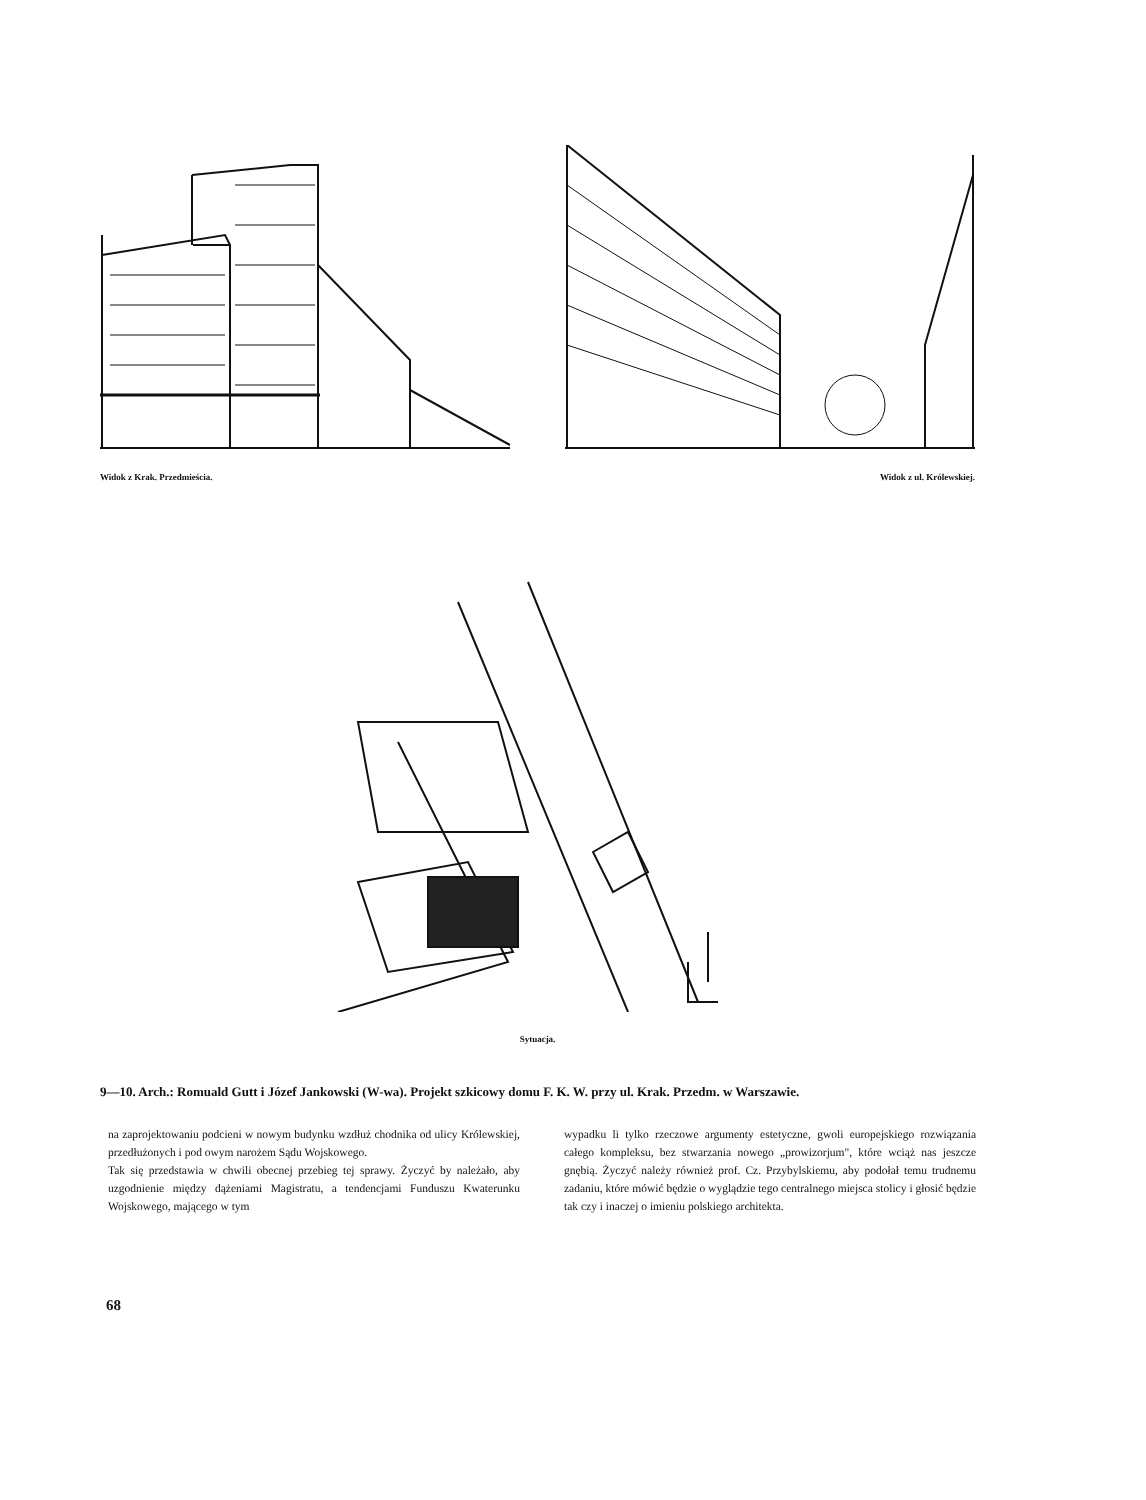Widok z Krak. Przedmieścia. Widok z ul. Królewskiej.
Sytuacja.
9—10. Arch.: Romuald Gutt i Józef Jankowski (W-wa). Projekt szkicowy domu F. K. W. przy ul. Krak. Przedm. w Warszawie.
na zaprojektowaniu podcieni w nowym budynku wzdłuż chodnika od ulicy Królewskiej, przedłużonych i pod owym narożem Sądu Wojskowego.
Tak się przedstawia w chwili obecnej przebieg tej sprawy. Życzyć by należało, aby uzgodnienie między dążeniami Magistratu, a tendencjami Funduszu Kwaterunku Wojskowego, mającego w tym
wypadku li tylko rzeczowe argumenty estetyczne, gwoli europejskiego rozwiązania całego kompleksu, bez stwarzania nowego „prowizorjum", które wciąż nas jeszcze gnębią. Życzyć należy również prof. Cz. Przybylskiemu, aby podołał temu trudnemu zadaniu, które mówić będzie o wyglądzie tego centralnego miejsca stolicy i głosić będzie tak czy i inaczej o imieniu polskiego architekta.
68